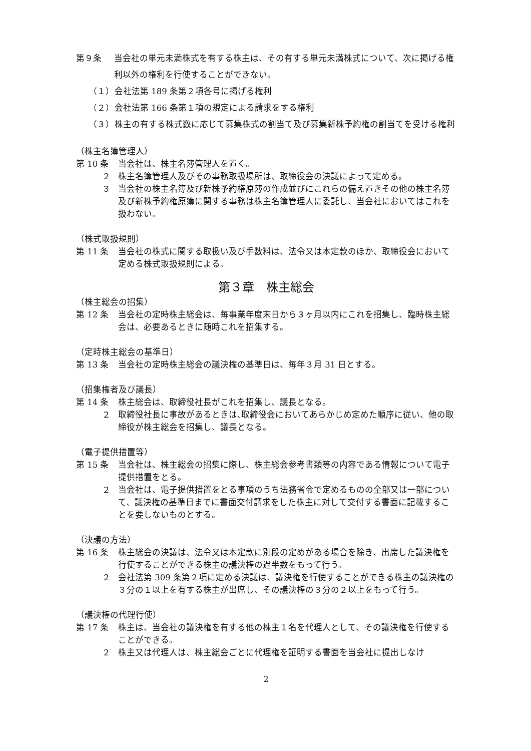第９条 当会社の単元未満株式を有する株主は、その有する単元未満株式について、次に掲げる権利以外の権利を行使することができない。
（１） 会社法第 189 条第２項各号に掲げる権利
（２） 会社法第 166 条第１項の規定による請求をする権利
（３） 株主の有する株式数に応じて募集株式の割当て及び募集新株予約権の割当てを受ける権利
（株主名簿管理人）
第 10 条 当会社は、株主名簿管理人を置く。
２ 株主名簿管理人及びその事務取扱場所は、取締役会の決議によって定める。
３ 当会社の株主名簿及び新株予約権原簿の作成並びにこれらの備え置きその他の株主名簿及び新株予約権原簿に関する事務は株主名簿管理人に委託し、当会社においてはこれを扱わない。
（株式取扱規則）
第 11 条 当会社の株式に関する取扱い及び手数料は、法令又は本定款のほか、取締役会において定める株式取扱規則による。
第３章　株主総会
（株主総会の招集）
第 12 条 当会社の定時株主総会は、毎事業年度末日から３ヶ月以内にこれを招集し、臨時株主総会は、必要あるときに随時これを招集する。
（定時株主総会の基準日）
第 13 条 当会社の定時株主総会の議決権の基準日は、毎年３月 31 日とする。
（招集権者及び議長）
第 14 条 株主総会は、取締役社長がこれを招集し、議長となる。
２ 取締役社長に事故があるときは､取締役会においてあらかじめ定めた順序に従い、他の取締役が株主総会を招集し、議長となる。
（電子提供措置等）
第 15 条 当会社は、株主総会の招集に際し、株主総会参考書類等の内容である情報について電子提供措置をとる。
２ 当会社は、電子提供措置をとる事項のうち法務省令で定めるものの全部又は一部について、議決権の基準日までに書面交付請求をした株主に対して交付する書面に記載することを要しないものとする。
（決議の方法）
第 16 条 株主総会の決議は、法令又は本定款に別段の定めがある場合を除き、出席した議決権を行使することができる株主の議決権の過半数をもって行う。
２ 会社法第 309 条第２項に定める決議は、議決権を行使することができる株主の議決権の３分の１以上を有する株主が出席し、その議決権の３分の２以上をもって行う。
（議決権の代理行使）
第 17 条 株主は、当会社の議決権を有する他の株主１名を代理人として、その議決権を行使することができる。
２ 株主又は代理人は、株主総会ごとに代理権を証明する書面を当会社に提出しなけ
2